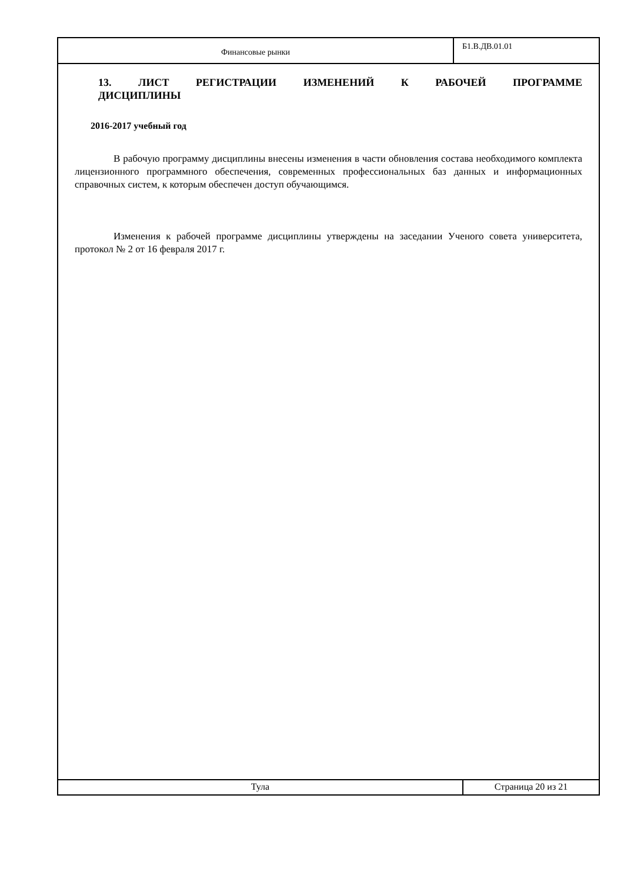Финансовые рынки
Б1.В.ДВ.01.01
13. ЛИСТ РЕГИСТРАЦИИ ИЗМЕНЕНИЙ К РАБОЧЕЙ ПРОГРАММЕ
ДИСЦИПЛИНЫ
2016-2017 учебный год
В рабочую программу дисциплины внесены изменения в части обновления состава необходимого комплекта лицензионного программного обеспечения, современных профессиональных баз данных и информационных справочных систем, к которым обеспечен доступ обучающимся.
Изменения к рабочей программе дисциплины утверждены на заседании Ученого совета университета, протокол № 2 от 16 февраля 2017 г.
Тула Страница 20 из 21